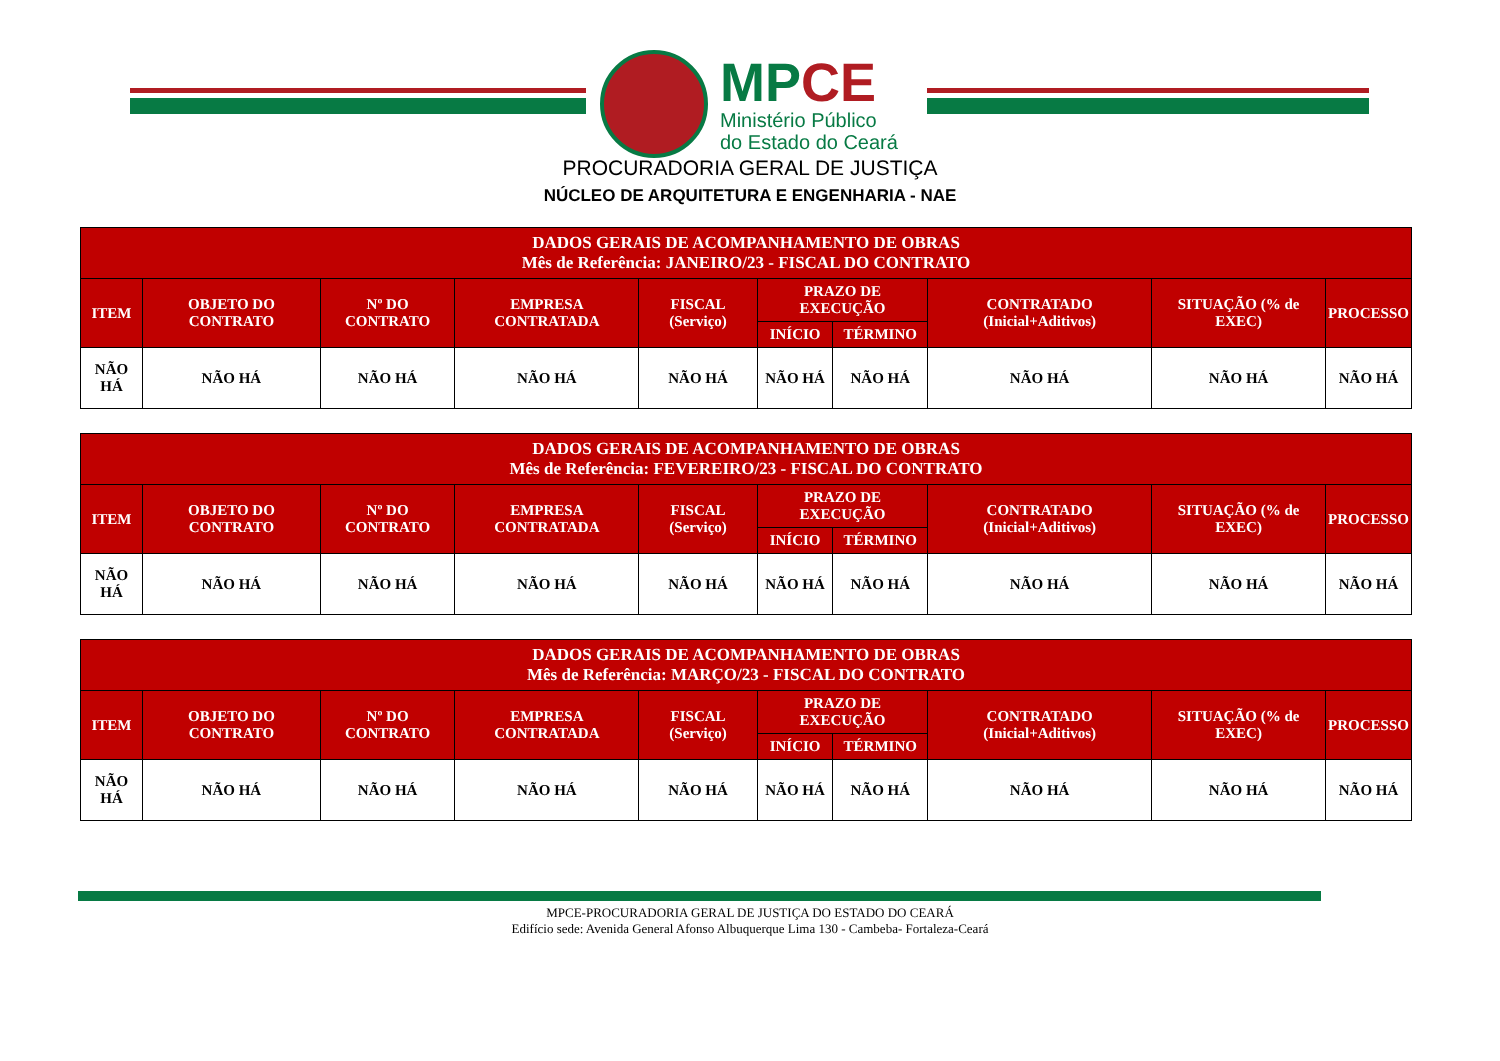MPCE
Ministério Público
do Estado do Ceará
PROCURADORIA GERAL DE JUSTIÇA
NÚCLEO DE ARQUITETURA E ENGENHARIA - NAE
| DADOS GERAIS DE ACOMPANHAMENTO DE OBRAS Mês de Referência: JANEIRO/23 - FISCAL DO CONTRATO | | | | | | | | | |
| --- | --- | --- | --- | --- | --- | --- | --- | --- | --- |
| ITEM | OBJETO DO CONTRATO | Nº DO CONTRATO | EMPRESA CONTRATADA | FISCAL (Serviço) | PRAZO DE EXECUÇÃO | | CONTRATADO (Inicial+Aditivos) | SITUAÇÃO (% de EXEC) | PROCESSO |
| | | | | | INÍCIO | TÉRMINO | | | |
| NÃO HÁ | NÃO HÁ | NÃO HÁ | NÃO HÁ | NÃO HÁ | NÃO HÁ | NÃO HÁ | NÃO HÁ | NÃO HÁ | NÃO HÁ |
| DADOS GERAIS DE ACOMPANHAMENTO DE OBRAS Mês de Referência: FEVEREIRO/23 - FISCAL DO CONTRATO | | | | | | | | | |
| --- | --- | --- | --- | --- | --- | --- | --- | --- | --- |
| ITEM | OBJETO DO CONTRATO | Nº DO CONTRATO | EMPRESA CONTRATADA | FISCAL (Serviço) | PRAZO DE EXECUÇÃO | | CONTRATADO (Inicial+Aditivos) | SITUAÇÃO (% de EXEC) | PROCESSO |
| | | | | | INÍCIO | TÉRMINO | | | |
| NÃO HÁ | NÃO HÁ | NÃO HÁ | NÃO HÁ | NÃO HÁ | NÃO HÁ | NÃO HÁ | NÃO HÁ | NÃO HÁ | NÃO HÁ |
| DADOS GERAIS DE ACOMPANHAMENTO DE OBRAS Mês de Referência: MARÇO/23 - FISCAL DO CONTRATO | | | | | | | | | |
| --- | --- | --- | --- | --- | --- | --- | --- | --- | --- |
| ITEM | OBJETO DO CONTRATO | Nº DO CONTRATO | EMPRESA CONTRATADA | FISCAL (Serviço) | PRAZO DE EXECUÇÃO | | CONTRATADO (Inicial+Aditivos) | SITUAÇÃO (% de EXEC) | PROCESSO |
| | | | | | INÍCIO | TÉRMINO | | | |
| NÃO HÁ | NÃO HÁ | NÃO HÁ | NÃO HÁ | NÃO HÁ | NÃO HÁ | NÃO HÁ | NÃO HÁ | NÃO HÁ | NÃO HÁ |
MPCE-PROCURADORIA GERAL DE JUSTIÇA DO ESTADO DO CEARÁ
Edifício sede: Avenida General Afonso Albuquerque Lima 130 - Cambeba- Fortaleza-Ceará